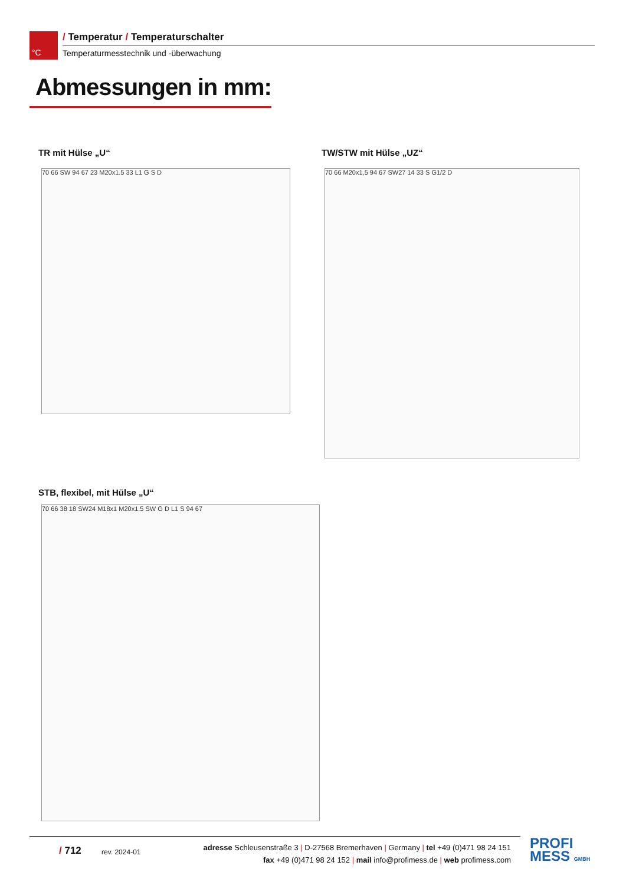°C
/ Temperatur / Temperaturschalter
Temperaturmesstechnik und -überwachung
Abmessungen in mm:
TR mit Hülse „U“ TW/STW mit Hülse „UZ“
70 66 SW 94 67 23 M20x1.5 33 L1 G S D 70 66 M20x1,5 94 67 SW27 14 33 S G1/2 D
STB, flexibel, mit Hülse „U“
70 66 38 18 SW24 M18x1 M20x1.5 SW G D L1 S 94 67
/ 712 rev. 2024-01
adresse Schleusenstraße 3 | D-27568 Bremerhaven | Germany | tel +49 (0)471 98 24 151
fax +49 (0)471 98 24 152 | mail info@profimess.de | web profimess.com
PROFI
MESS GMBH